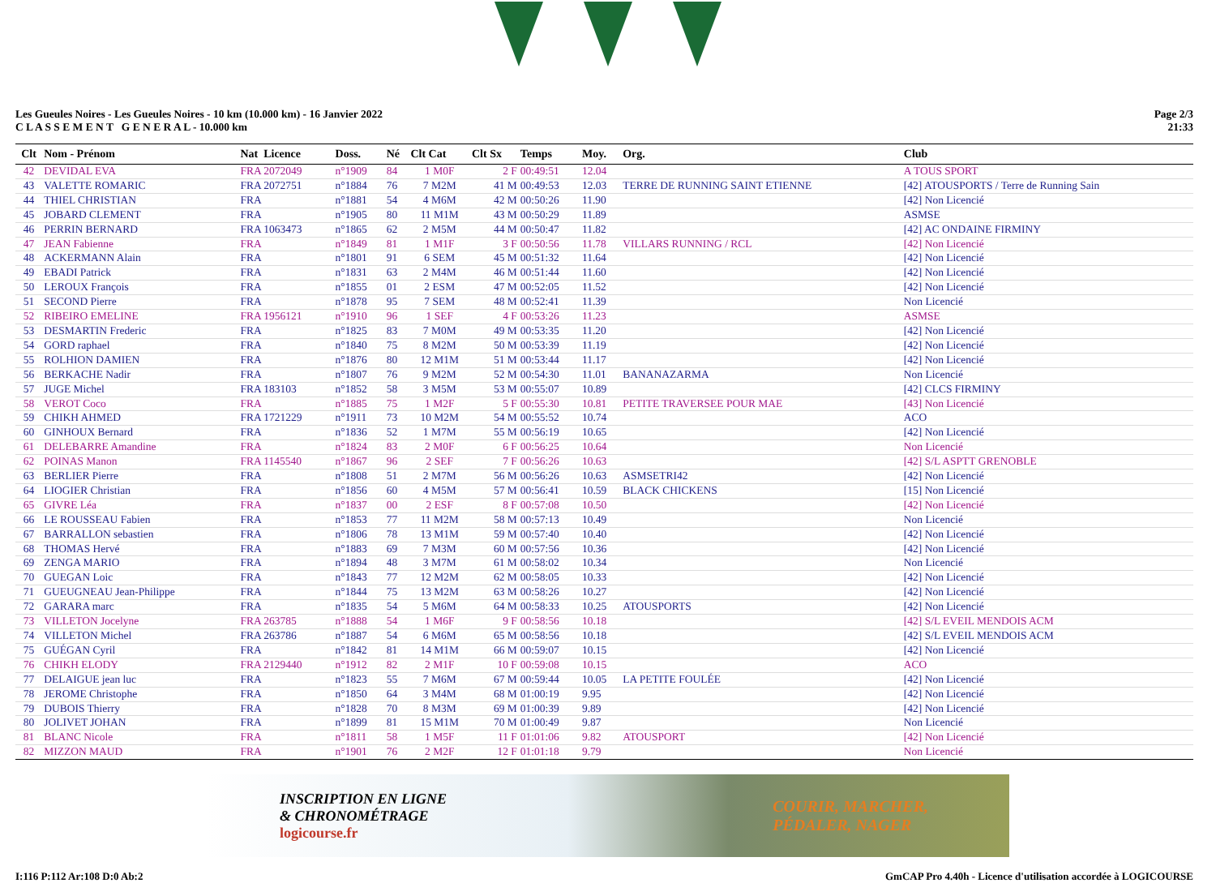Les Gueules Noires - Les Gueules Noires - 10 km (10.000 km) - 16 Janvier 2022
C L A S S E M E N T G E N E R A L - 10.000 km
Page 2/3
21:33
| Clt | Nom - Prénom | Nat Licence | Doss. | Né | Clt Cat | Clt Sx | Temps | Moy. | Org. | Club |
| --- | --- | --- | --- | --- | --- | --- | --- | --- | --- | --- |
| 42 | DEVIDAL EVA | FRA 2072049 | n°1909 | 84 | 1 M0F | 2 F | 00:49:51 | 12.04 | | A TOUS SPORT |
| 43 | VALETTE ROMARIC | FRA 2072751 | n°1884 | 76 | 7 M2M | 41 M | 00:49:53 | 12.03 | TERRE DE RUNNING SAINT ETIENNE | [42] ATOUSPORTS / Terre de Running Sain |
| 44 | THIEL CHRISTIAN | FRA | n°1881 | 54 | 4 M6M | 42 M | 00:50:26 | 11.90 | | [42] Non Licencié |
| 45 | JOBARD CLEMENT | FRA | n°1905 | 80 | 11 M1M | 43 M | 00:50:29 | 11.89 | | ASMSE |
| 46 | PERRIN BERNARD | FRA 1063473 | n°1865 | 62 | 2 M5M | 44 M | 00:50:47 | 11.82 | | [42] AC ONDAINE FIRMINY |
| 47 | JEAN Fabienne | FRA | n°1849 | 81 | 1 M1F | 3 F | 00:50:56 | 11.78 | VILLARS RUNNING / RCL | [42] Non Licencié |
| 48 | ACKERMANN Alain | FRA | n°1801 | 91 | 6 SEM | 45 M | 00:51:32 | 11.64 | | [42] Non Licencié |
| 49 | EBADI Patrick | FRA | n°1831 | 63 | 2 M4M | 46 M | 00:51:44 | 11.60 | | [42] Non Licencié |
| 50 | LEROUX François | FRA | n°1855 | 01 | 2 ESM | 47 M | 00:52:05 | 11.52 | | [42] Non Licencié |
| 51 | SECOND Pierre | FRA | n°1878 | 95 | 7 SEM | 48 M | 00:52:41 | 11.39 | | Non Licencié |
| 52 | RIBEIRO EMELINE | FRA 1956121 | n°1910 | 96 | 1 SEF | 4 F | 00:53:26 | 11.23 | | ASMSE |
| 53 | DESMARTIN Frederic | FRA | n°1825 | 83 | 7 M0M | 49 M | 00:53:35 | 11.20 | | [42] Non Licencié |
| 54 | GORD raphael | FRA | n°1840 | 75 | 8 M2M | 50 M | 00:53:39 | 11.19 | | [42] Non Licencié |
| 55 | ROLHION DAMIEN | FRA | n°1876 | 80 | 12 M1M | 51 M | 00:53:44 | 11.17 | | [42] Non Licencié |
| 56 | BERKACHE Nadir | FRA | n°1807 | 76 | 9 M2M | 52 M | 00:54:30 | 11.01 | BANANAZARMA | Non Licencié |
| 57 | JUGE Michel | FRA 183103 | n°1852 | 58 | 3 M5M | 53 M | 00:55:07 | 10.89 | | [42] CLCS FIRMINY |
| 58 | VEROT Coco | FRA | n°1885 | 75 | 1 M2F | 5 F | 00:55:30 | 10.81 | PETITE TRAVERSEE POUR MAE | [43] Non Licencié |
| 59 | CHIKH AHMED | FRA 1721229 | n°1911 | 73 | 10 M2M | 54 M | 00:55:52 | 10.74 | | ACO |
| 60 | GINHOUX Bernard | FRA | n°1836 | 52 | 1 M7M | 55 M | 00:56:19 | 10.65 | | [42] Non Licencié |
| 61 | DELEBARRE Amandine | FRA | n°1824 | 83 | 2 M0F | 6 F | 00:56:25 | 10.64 | | Non Licencié |
| 62 | POINAS Manon | FRA 1145540 | n°1867 | 96 | 2 SEF | 7 F | 00:56:26 | 10.63 | | [42] S/L ASPTT GRENOBLE |
| 63 | BERLIER Pierre | FRA | n°1808 | 51 | 2 M7M | 56 M | 00:56:26 | 10.63 | ASMSETRI42 | [42] Non Licencié |
| 64 | LIOGIER Christian | FRA | n°1856 | 60 | 4 M5M | 57 M | 00:56:41 | 10.59 | BLACK CHICKENS | [15] Non Licencié |
| 65 | GIVRE Léa | FRA | n°1837 | 00 | 2 ESF | 8 F | 00:57:08 | 10.50 | | [42] Non Licencié |
| 66 | LE ROUSSEAU Fabien | FRA | n°1853 | 77 | 11 M2M | 58 M | 00:57:13 | 10.49 | | Non Licencié |
| 67 | BARRALLON sebastien | FRA | n°1806 | 78 | 13 M1M | 59 M | 00:57:40 | 10.40 | | [42] Non Licencié |
| 68 | THOMAS Hervé | FRA | n°1883 | 69 | 7 M3M | 60 M | 00:57:56 | 10.36 | | [42] Non Licencié |
| 69 | ZENGA MARIO | FRA | n°1894 | 48 | 3 M7M | 61 M | 00:58:02 | 10.34 | | Non Licencié |
| 70 | GUEGAN Loic | FRA | n°1843 | 77 | 12 M2M | 62 M | 00:58:05 | 10.33 | | [42] Non Licencié |
| 71 | GUEUGNEAU Jean-Philippe | FRA | n°1844 | 75 | 13 M2M | 63 M | 00:58:26 | 10.27 | | [42] Non Licencié |
| 72 | GARARA marc | FRA | n°1835 | 54 | 5 M6M | 64 M | 00:58:33 | 10.25 | ATOUSPORTS | [42] Non Licencié |
| 73 | VILLETON Jocelyne | FRA 263785 | n°1888 | 54 | 1 M6F | 9 F | 00:58:56 | 10.18 | | [42] S/L EVEIL MENDOIS ACM |
| 74 | VILLETON Michel | FRA 263786 | n°1887 | 54 | 6 M6M | 65 M | 00:58:56 | 10.18 | | [42] S/L EVEIL MENDOIS ACM |
| 75 | GUÉGAN Cyril | FRA | n°1842 | 81 | 14 M1M | 66 M | 00:59:07 | 10.15 | | [42] Non Licencié |
| 76 | CHIKH ELODY | FRA 2129440 | n°1912 | 82 | 2 M1F | 10 F | 00:59:08 | 10.15 | | ACO |
| 77 | DELAIGUE jean luc | FRA | n°1823 | 55 | 7 M6M | 67 M | 00:59:44 | 10.05 | LA PETITE FOULÉE | [42] Non Licencié |
| 78 | JEROME Christophe | FRA | n°1850 | 64 | 3 M4M | 68 M | 01:00:19 | 9.95 | | [42] Non Licencié |
| 79 | DUBOIS Thierry | FRA | n°1828 | 70 | 8 M3M | 69 M | 01:00:39 | 9.89 | | [42] Non Licencié |
| 80 | JOLIVET JOHAN | FRA | n°1899 | 81 | 15 M1M | 70 M | 01:00:49 | 9.87 | | Non Licencié |
| 81 | BLANC Nicole | FRA | n°1811 | 58 | 1 M5F | 11 F | 01:01:06 | 9.82 | ATOUSPORT | [42] Non Licencié |
| 82 | MIZZON MAUD | FRA | n°1901 | 76 | 2 M2F | 12 F | 01:01:18 | 9.79 | | Non Licencié |
INSCRIPTION EN LIGNE
& CHRONOMÉTRAGE
logicourse.fr
COURIR, MARCHER,
PÉDALER, NAGER
I:116 P:112 Ar:108 D:0 Ab:2 GmCAP Pro 4.40h - Licence d'utilisation accordée à LOGICOURSE